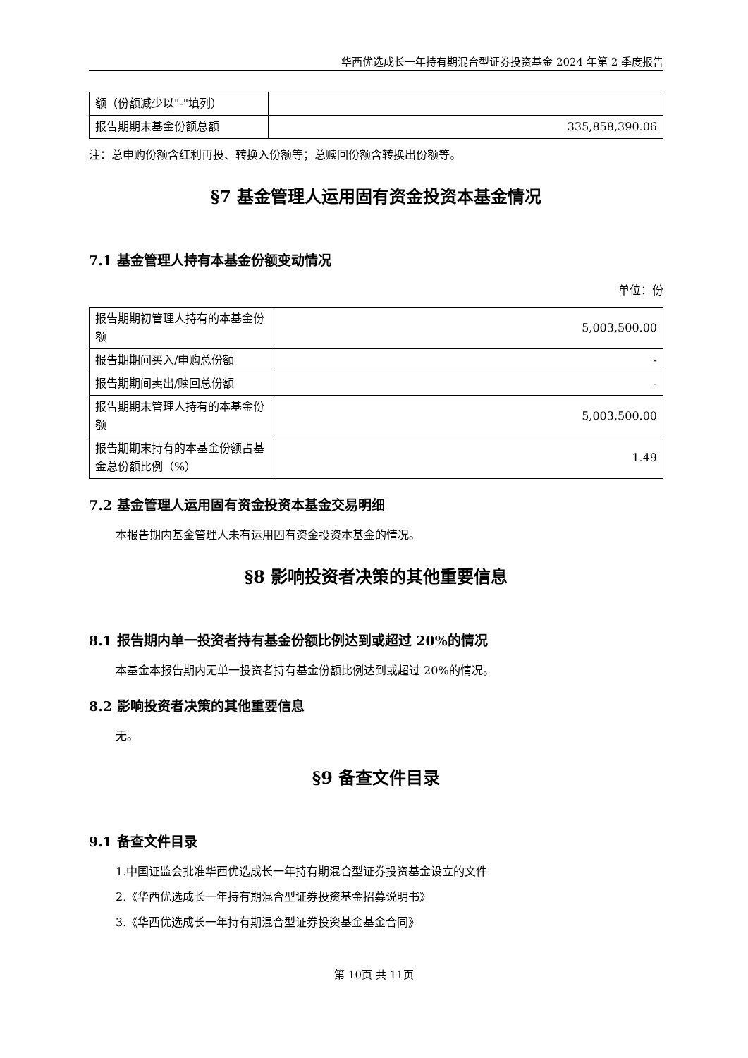华西优选成长一年持有期混合型证券投资基金 2024 年第 2 季度报告
| 额（份额减少以"-"填列） | |
| 报告期期末基金份额总额 | 335,858,390.06 |
注：总申购份额含红利再投、转换入份额等；总赎回份额含转换出份额等。
§7 基金管理人运用固有资金投资本基金情况
7.1 基金管理人持有本基金份额变动情况
单位：份
| 报告期期初管理人持有的本基金份额 | 5,003,500.00 |
| 报告期期间买入/申购总份额 | - |
| 报告期期间卖出/赎回总份额 | - |
| 报告期期末管理人持有的本基金份额 | 5,003,500.00 |
| 报告期期末持有的本基金份额占基金总份额比例（%） | 1.49 |
7.2 基金管理人运用固有资金投资本基金交易明细
本报告期内基金管理人未有运用固有资金投资本基金的情况。
§8 影响投资者决策的其他重要信息
8.1 报告期内单一投资者持有基金份额比例达到或超过 20%的情况
本基金本报告期内无单一投资者持有基金份额比例达到或超过 20%的情况。
8.2 影响投资者决策的其他重要信息
无。
§9 备查文件目录
9.1 备查文件目录
1.中国证监会批准华西优选成长一年持有期混合型证券投资基金设立的文件
2.《华西优选成长一年持有期混合型证券投资基金招募说明书》
3.《华西优选成长一年持有期混合型证券投资基金基金合同》
第 10页 共 11页